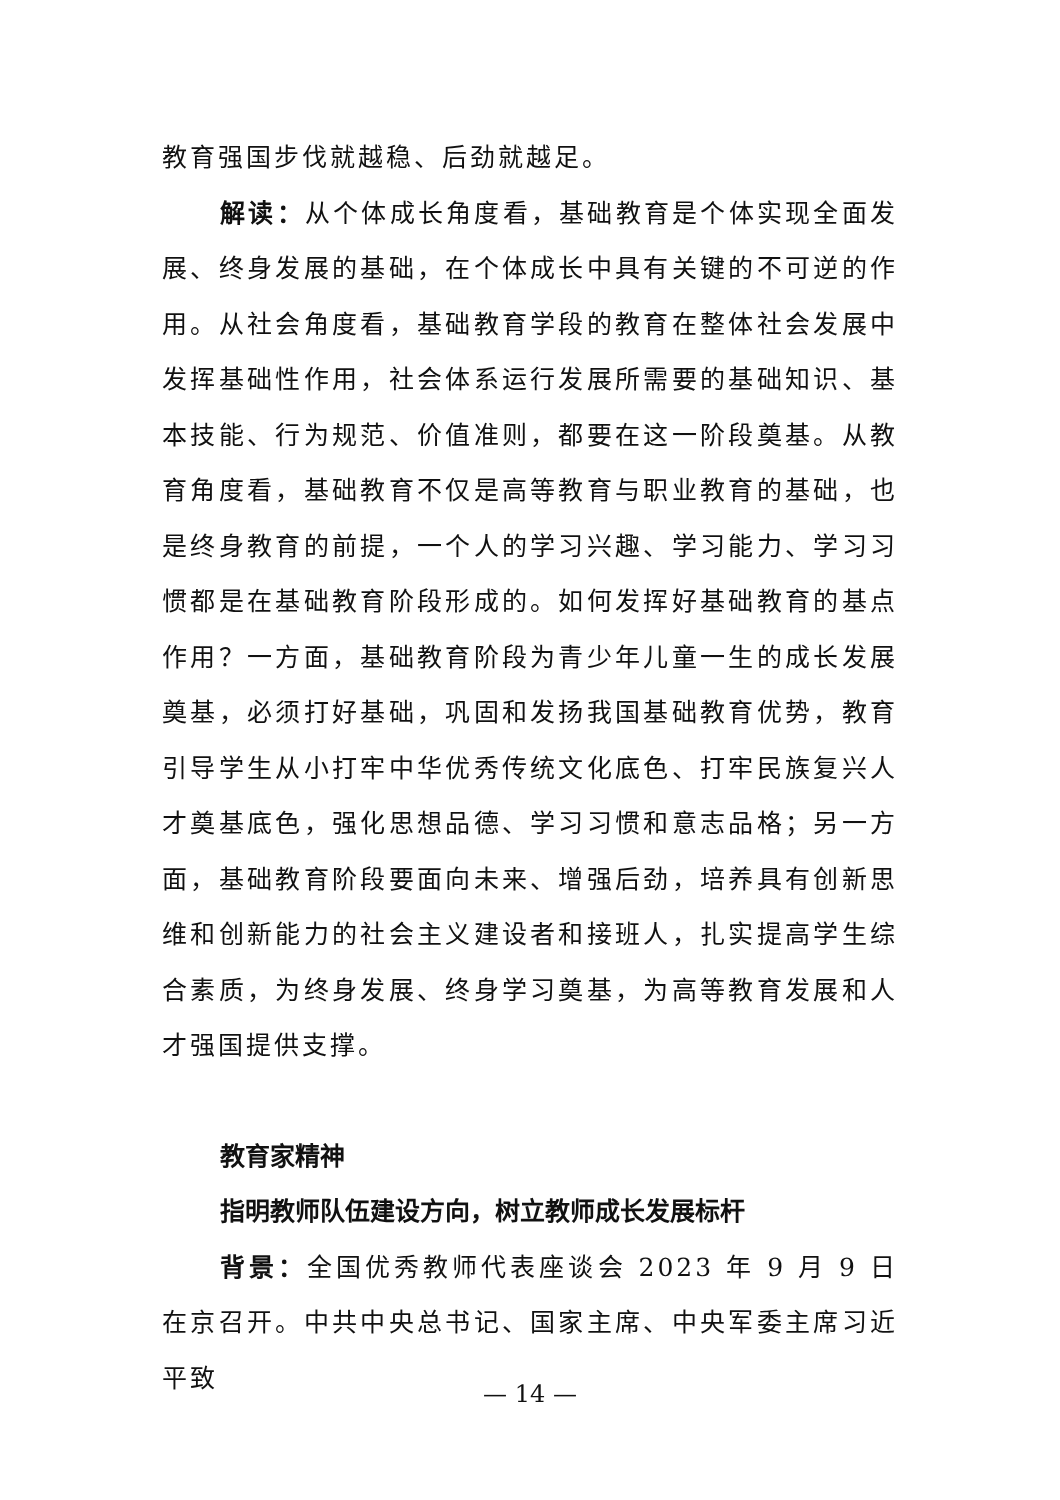教育强国步伐就越稳、后劲就越足。
解读：从个体成长角度看，基础教育是个体实现全面发展、终身发展的基础，在个体成长中具有关键的不可逆的作用。从社会角度看，基础教育学段的教育在整体社会发展中发挥基础性作用，社会体系运行发展所需要的基础知识、基本技能、行为规范、价值准则，都要在这一阶段奠基。从教育角度看，基础教育不仅是高等教育与职业教育的基础，也是终身教育的前提，一个人的学习兴趣、学习能力、学习习惯都是在基础教育阶段形成的。如何发挥好基础教育的基点作用？一方面，基础教育阶段为青少年儿童一生的成长发展奠基，必须打好基础，巩固和发扬我国基础教育优势，教育引导学生从小打牢中华优秀传统文化底色、打牢民族复兴人才奠基底色，强化思想品德、学习习惯和意志品格；另一方面，基础教育阶段要面向未来、增强后劲，培养具有创新思维和创新能力的社会主义建设者和接班人，扎实提高学生综合素质，为终身发展、终身学习奠基，为高等教育发展和人才强国提供支撑。
教育家精神
指明教师队伍建设方向，树立教师成长发展标杆
背景：全国优秀教师代表座谈会 2023 年 9 月 9 日在京召开。中共中央总书记、国家主席、中央军委主席习近平致
— 14 —